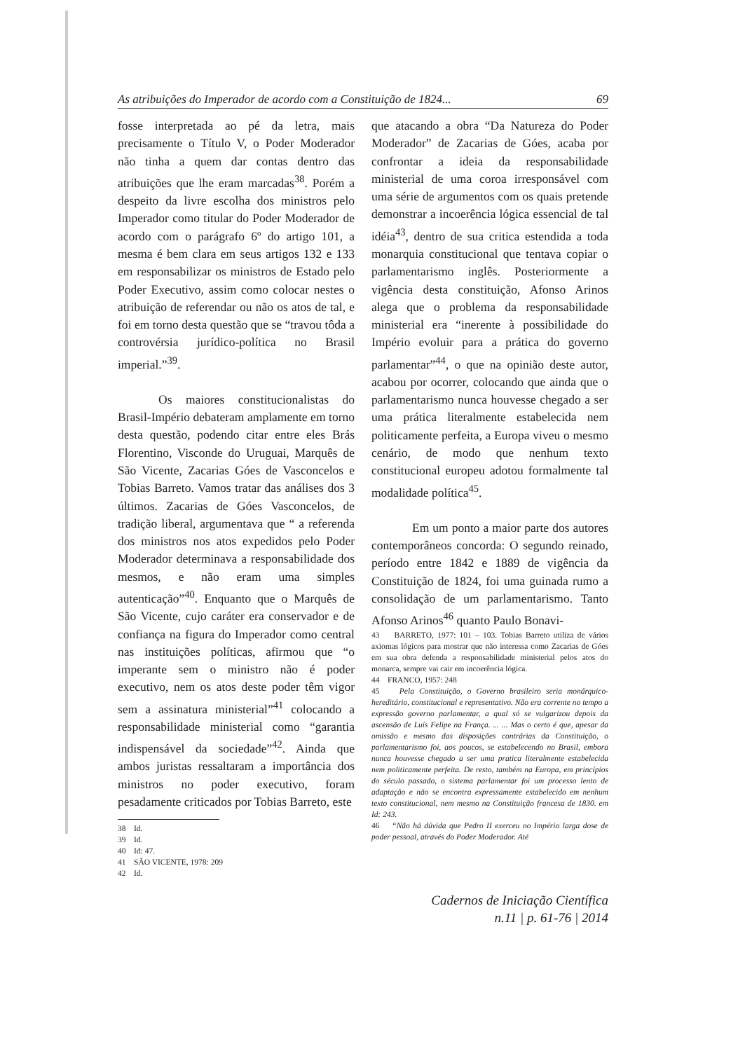As atribuições do Imperador de acordo com a Constituição de 1824... 69
fosse interpretada ao pé da letra, mais precisamente o Título V, o Poder Moderador não tinha a quem dar contas dentro das atribuições que lhe eram marcadas<sup>38</sup>. Porém a despeito da livre escolha dos ministros pelo Imperador como titular do Poder Moderador de acordo com o parágrafo 6º do artigo 101, a mesma é bem clara em seus artigos 132 e 133 em responsabilizar os ministros de Estado pelo Poder Executivo, assim como colocar nestes o atribuição de referendar ou não os atos de tal, e foi em torno desta questão que se “travou tôda a controvérsia jurídico-política no Brasil imperial.”<sup>39</sup>.
Os maiores constitucionalistas do Brasil-Império debateram amplamente em torno desta questão, podendo citar entre eles Brás Florentino, Visconde do Uruguai, Marquês de São Vicente, Zacarias Góes de Vasconcelos e Tobias Barreto. Vamos tratar das análises dos 3 últimos. Zacarias de Góes Vasconcelos, de tradição liberal, argumentava que “ a referenda dos ministros nos atos expedidos pelo Poder Moderador determinava a responsabilidade dos mesmos, e não eram uma simples autenticação”<sup>40</sup>. Enquanto que o Marquês de São Vicente, cujo caráter era conservador e de confiança na figura do Imperador como central nas instituições políticas, afirmou que “o imperante sem o ministro não é poder executivo, nem os atos deste poder têm vigor sem a assinatura ministerial”<sup>41</sup> colocando a responsabilidade ministerial como “garantia indispensável da sociedade”<sup>42</sup>. Ainda que ambos juristas ressaltaram a importância dos ministros no poder executivo, foram pesadamente criticados por Tobias Barreto, este
38 Id.
39 Id.
40 Id: 47.
41 SÃO VICENTE, 1978: 209
42 Id.
que atacando a obra “Da Natureza do Poder Moderador” de Zacarias de Góes, acaba por confrontar a ideia da responsabilidade ministerial de uma coroa irresponsável com uma série de argumentos com os quais pretende demonstrar a incoerência lógica essencial de tal idéia<sup>43</sup>, dentro de sua critica estendida a toda monarquia constitucional que tentava copiar o parlamentarismo inglês. Posteriormente a vigência desta constituição, Afonso Arinos alega que o problema da responsabilidade ministerial era “inerente à possibilidade do Império evoluir para a prática do governo parlamentar”<sup>44</sup>, o que na opinião deste autor, acabou por ocorrer, colocando que ainda que o parlamentarismo nunca houvesse chegado a ser uma prática literalmente estabelecida nem politicamente perfeita, a Europa viveu o mesmo cenário, de modo que nenhum texto constitucional europeu adotou formalmente tal modalidade política<sup>45</sup>.
Em um ponto a maior parte dos autores contemporâneos concorda: O segundo reinado, período entre 1842 e 1889 de vigência da Constituição de 1824, foi uma guinada rumo a consolidação de um parlamentarismo. Tanto Afonso Arinos<sup>46</sup> quanto Paulo Bonavi-
43 BARRETO, 1977: 101 – 103. Tobias Barreto utiliza de vários axiomas lógicos para mostrar que não interessa como Zacarias de Góes em sua obra defenda a responsabilidade ministerial pelos atos do monarca, sempre vai cair em incoerência lógica.
44 FRANCO, 1957: 248
45 Pela Constituição, o Governo brasileiro seria monárquico-hereditário, constitucional e representativo. Não era corrente no tempo a expressão governo parlamentar, a qual só se vulgarizou depois da ascensão de Luís Felipe na França. ... ... Mas o certo é que, apesar da omissão e mesmo das disposições contrárias da Constituição, o parlamentarismo foi, aos poucos, se estabelecendo no Brasil, embora nunca houvesse chegado a ser uma pratica literalmente estabelecida nem politicamente perfeita. De resto, também na Europa, em princípios do século passado, o sistema parlamentar foi um processo lento de adaptação e não se encontra expressamente estabelecido em nenhum texto constitucional, nem mesmo na Constituição francesa de 1830. em Id: 243.
46 “Não há dúvida que Pedro II exerceu no Império larga dose de poder pessoal, através do Poder Moderador. Até
Cadernos de Iniciação Científica
n.11 | p. 61-76 | 2014